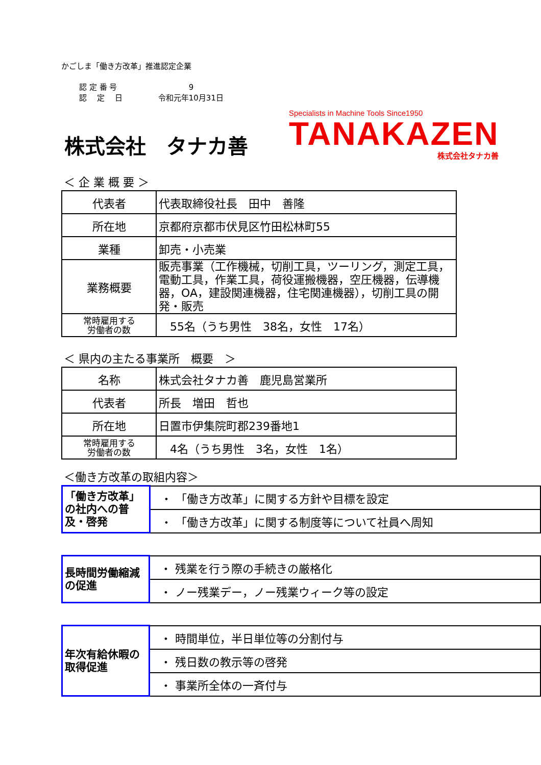かごしま「働き方改革」推進認定企業
認 定 番 号 　　　　9
認　 定　 日 令和元年10月31日
株式会社　タナカ善
Specialists in Machine Tools Since1950
TANAKAZEN
株式会社タナカ善
＜ 企 業 概 要 ＞
| 代表者 | 代表取締役社長 田中 善隆 |
| 所在地 | 京都府京都市伏見区竹田松林町55 |
| 業種 | 卸売・小売業 |
| 業務概要 | 販売事業（工作機械，切削工具，ツーリング，測定工具，電動工具，作業工具，荷役運搬機器，空圧機器，伝導機器，OA，建設関連機器，住宅関連機器），切削工具の開発・販売 |
| 常時雇用する 労働者の数 | 55名（うち男性 38名，女性 17名） |
＜ 県内の主たる事業所　概要　＞
| 名称 | 株式会社タナカ善 鹿児島営業所 |
| 代表者 | 所長 増田 哲也 |
| 所在地 | 日置市伊集院町郡239番地1 |
| 常時雇用する 労働者の数 | 4名（うち男性 3名，女性 1名） |
＜働き方改革の取組内容＞
| 「働き方改革」の社内への普及・啓発 | ・ 「働き方改革」に関する方針や目標を設定 |
| | ・ 「働き方改革」に関する制度等について社員へ周知 |
| 長時間労働縮減の促進 | ・ 残業を行う際の手続きの厳格化 |
| | ・ ノー残業デー，ノー残業ウィーク等の設定 |
| 年次有給休暇の取得促進 | ・ 時間単位，半日単位等の分割付与 |
| | ・ 残日数の教示等の啓発 |
| | ・ 事業所全体の一斉付与 |